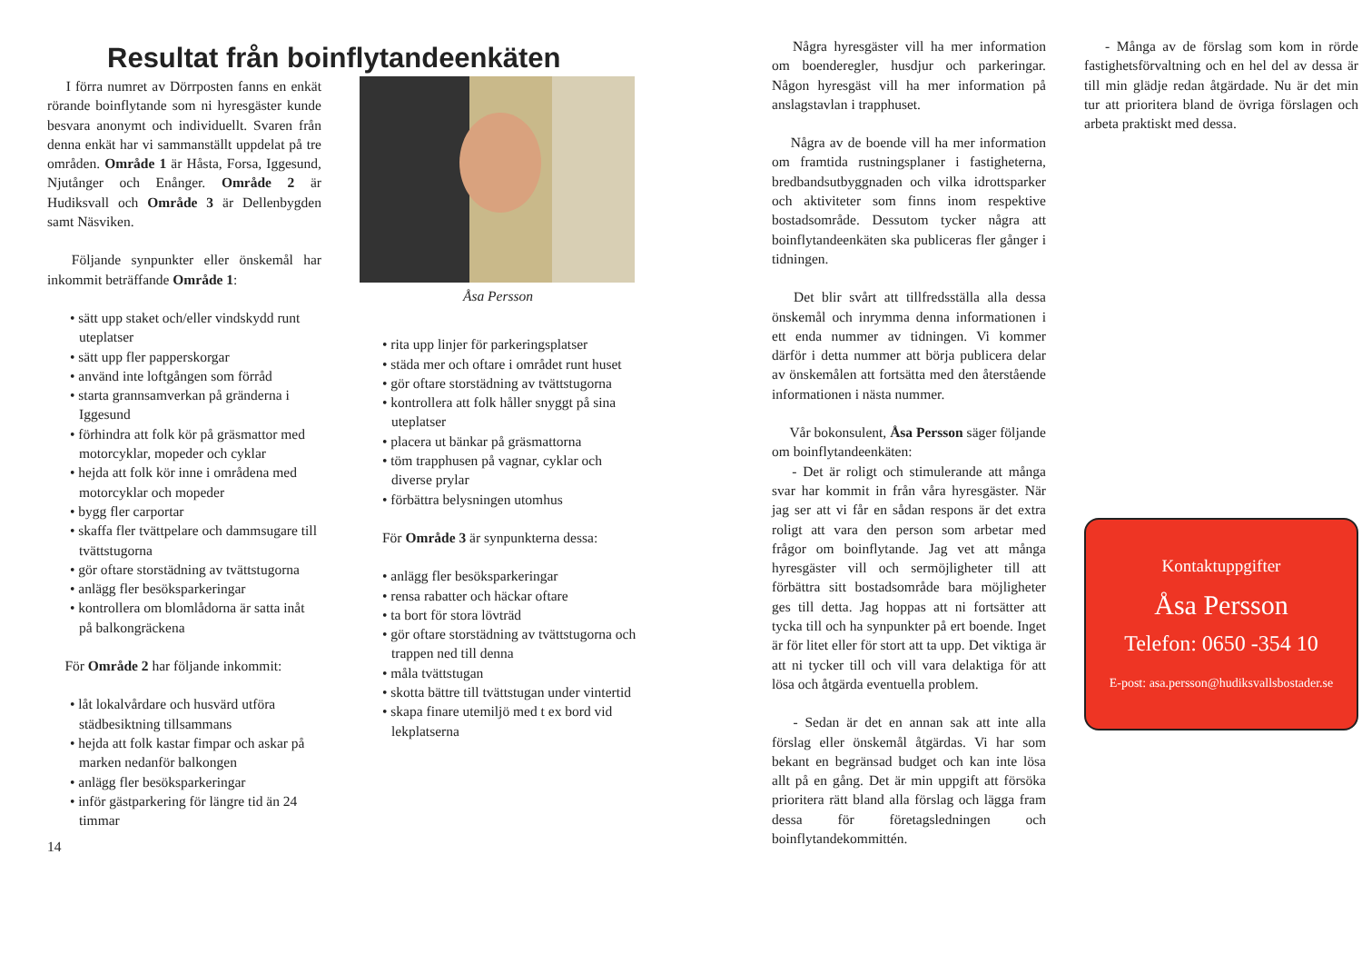Resultat från boinflytandeenkäten
  I förra numret av Dörrposten fanns en enkät rörande boinflytande som ni hyresgäster kunde besvara anonymt och individuellt. Svaren från denna enkät har vi sammanställt uppdelat på tre områden. Område 1 är Håsta, Forsa, Iggesund, Njutånger och Enånger. Område 2 är Hudiksvall och Område 3 är Dellenbygden samt Näsviken.
  Följande synpunkter eller önskemål har inkommit beträffande Område 1:
• sätt upp staket och/eller vindskydd runt uteplatser
• sätt upp fler papperskorgar
• använd inte loftgången som förråd
• starta grannsamverkan på gränderna i Iggesund
• förhindra att folk kör på gräsmattor med motorcyklar, mopeder och cyklar
• hejda att folk kör inne i områdena med motorcyklar och mopeder
• bygg fler carportar
• skaffa fler tvättpelare och dammsugare till tvättstugorna
• gör oftare storstädning av tvättstugorna
• anlägg fler besöksparkeringar
• kontrollera om blomlådorna är satta inåt på balkongräckena
  För Område 2 har följande inkommit:
• låt lokalvårdare och husvärd utföra städbesiktning tillsammans
• hejda att folk kastar fimpar och askar på marken nedanför balkongen
• anlägg fler besöksparkeringar
• inför gästparkering för längre tid än 24 timmar
14
Åsa Persson
• rita upp linjer för parkeringsplatser
• städa mer och oftare i området runt huset
• gör oftare storstädning av tvättstugorna
• kontrollera att folk håller snyggt på sina uteplatser
• placera ut bänkar på gräsmattorna
• töm trapphusen på vagnar, cyklar och diverse prylar
• förbättra belysningen utomhus
För Område 3 är synpunkterna dessa:
• anlägg fler besöksparkeringar
• rensa rabatter och häckar oftare
• ta bort för stora lövträd
• gör oftare storstädning av tvättstugorna och trappen ned till denna
• måla tvättstugan
• skotta bättre till tvättstugan under vintertid
• skapa finare utemiljö med t ex bord vid lekplatserna
  Några hyresgäster vill ha mer information om boenderegler, husdjur och parkeringar. Någon hyresgäst vill ha mer information på anslagstavlan i trapphuset.
  Några av de boende vill ha mer information om framtida rustningsplaner i fastigheterna, bredbandsutbyggnaden och vilka idrottsparker och aktiviteter som finns inom respektive bostadsområde. Dessutom tycker några att boinflytandeenkäten ska publiceras fler gånger i tidningen.
  Det blir svårt att tillfredsställa alla dessa önskemål och inrymma denna informationen i ett enda nummer av tidningen. Vi kommer därför i detta nummer att börja publicera delar av önskemålen att fortsätta med den återstående informationen i nästa nummer.
  Vår bokonsulent, Åsa Persson säger följande om boinflytandeenkäten:
  - Det är roligt och stimulerande att många svar har kommit in från våra hyresgäster. När jag ser att vi får en sådan respons är det extra roligt att vara den person som arbetar med frågor om boinflytande. Jag vet att många hyresgäster vill och sermöjligheter till att förbättra sitt bostadsområde bara möjligheter ges till detta. Jag hoppas att ni fortsätter att tycka till och ha synpunkter på ert boende. Inget är för litet eller för stort att ta upp. Det viktiga är att ni tycker till och vill vara delaktiga för att lösa och åtgärda eventuella problem.
  - Sedan är det en annan sak att inte alla förslag eller önskemål åtgärdas. Vi har som bekant en begränsad budget och kan inte lösa allt på en gång. Det är min uppgift att försöka prioritera rätt bland alla förslag och lägga fram dessa för företagsledningen och boinflytandekommittén.
  - Många av de förslag som kom in rörde fastighetsförvaltning och en hel del av dessa är till min glädje redan åtgärdade. Nu är det min tur att prioritera bland de övriga förslagen och arbeta praktiskt med dessa.
Kontaktuppgifter
Åsa Persson
Telefon: 0650 -354 10
E-post: asa.persson@hudiksvallsbostader.se